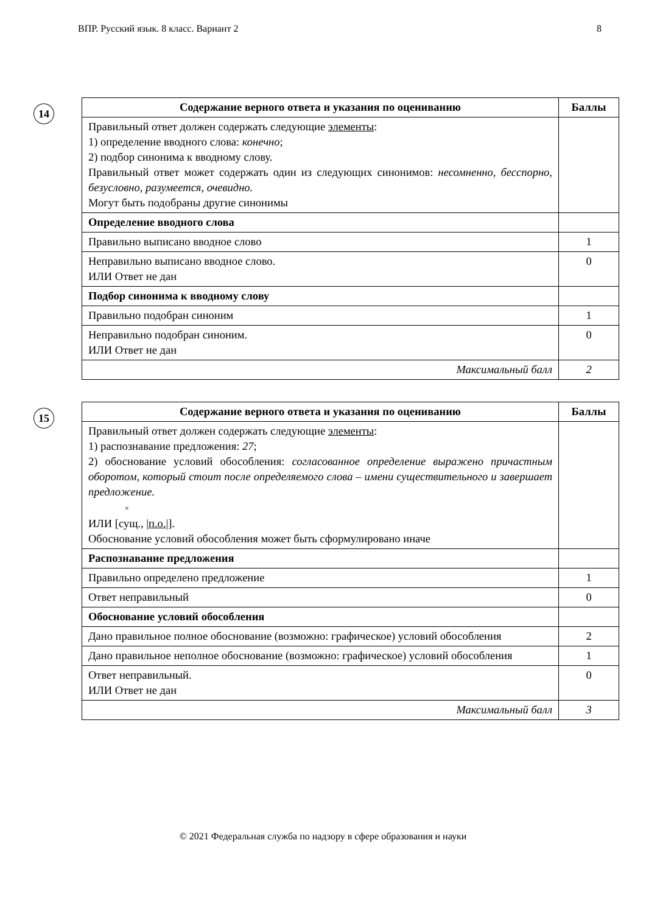ВПР. Русский язык. 8 класс. Вариант 2 8
14
| Содержание верного ответа и указания по оцениванию | Баллы |
| --- | --- |
| Правильный ответ должен содержать следующие элементы : 1) определение вводного слова: конечно ; 2) подбор синонима к вводному слову. Правильный ответ может содержать один из следующих синонимов: несомненно, бесспорно, безусловно, разумеется, очевидно. Могут быть подобраны другие синонимы | |
| Определение вводного слова | |
| Правильно выписано вводное слово | 1 |
| Неправильно выписано вводное слово. ИЛИ Ответ не дан | 0 |
| Подбор синонима к вводному слову | |
| Правильно подобран синоним | 1 |
| Неправильно подобран синоним. ИЛИ Ответ не дан | 0 |
| Максимальный балл | 2 |
15
| Содержание верного ответа и указания по оцениванию | Баллы |
| --- | --- |
| Правильный ответ должен содержать следующие элементы : 1) распознавание предложения: 27 ; 2) обоснование условий обособления: согласованное определение выражено причастным оборотом, который стоит после определяемого слова – имени существительного и завершает предложение. × ИЛИ [сущ., / п.о. /]. Обоснование условий обособления может быть сформулировано иначе | |
| Распознавание предложения | |
| Правильно определено предложение | 1 |
| Ответ неправильный | 0 |
| Обоснование условий обособления | |
| Дано правильное полное обоснование (возможно: графическое) условий обособления | 2 |
| Дано правильное неполное обоснование (возможно: графическое) условий обособления | 1 |
| Ответ неправильный. ИЛИ Ответ не дан | 0 |
| Максимальный балл | 3 |
© 2021 Федеральная служба по надзору в сфере образования и науки